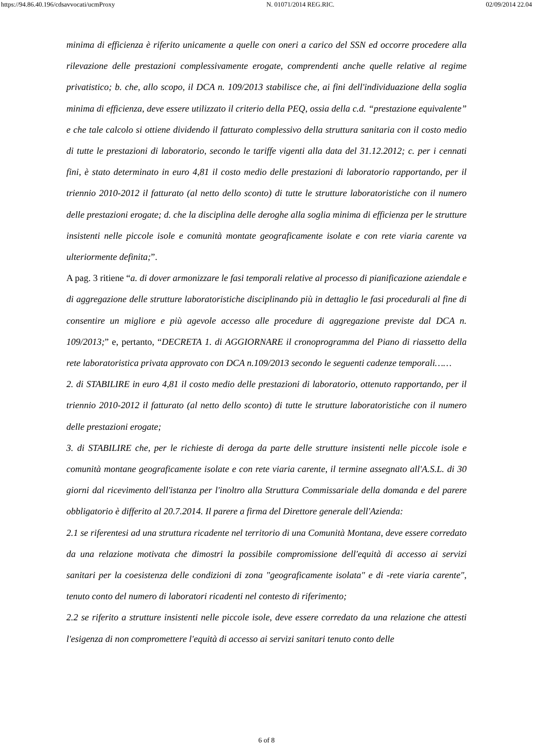https://94.86.40.196/cdsavvocati/ucmProxy N. 01071/2014 REG.RIC. 02/09/2014 22.04
minima di efficienza è riferito unicamente a quelle con oneri a carico del SSN ed occorre procedere alla rilevazione delle prestazioni complessivamente erogate, comprendenti anche quelle relative al regime privatistico; b. che, allo scopo, il DCA n. 109/2013 stabilisce che, ai fini dell'individuazione della soglia minima di efficienza, deve essere utilizzato il criterio della PEQ, ossia della c.d. “prestazione equivalente” e che tale calcolo si ottiene dividendo il fatturato complessivo della struttura sanitaria con il costo medio di tutte le prestazioni di laboratorio, secondo le tariffe vigenti alla data del 31.12.2012; c. per i cennati fini, è stato determinato in euro 4,81 il costo medio delle prestazioni di laboratorio rapportando, per il triennio 2010-2012 il fatturato (al netto dello sconto) di tutte le strutture laboratoristiche con il numero delle prestazioni erogate; d. che la disciplina delle deroghe alla soglia minima di efficienza per le strutture insistenti nelle piccole isole e comunità montate geograficamente isolate e con rete viaria carente va ulteriormente definita;”.
A pag. 3 ritiene “a. di dover armonizzare le fasi temporali relative al processo di pianificazione aziendale e di aggregazione delle strutture laboratoristiche disciplinando più in dettaglio le fasi procedurali al fine di consentire un migliore e più agevole accesso alle procedure di aggregazione previste dal DCA n. 109/2013;” e, pertanto, “DECRETA 1. di AGGIORNARE il cronoprogramma del Piano di riassetto della rete laboratoristica privata approvato con DCA n.109/2013 secondo le seguenti cadenze temporali……
2. di STABILIRE in euro 4,81 il costo medio delle prestazioni di laboratorio, ottenuto rapportando, per il triennio 2010-2012 il fatturato (al netto dello sconto) di tutte le strutture laboratoristiche con il numero delle prestazioni erogate;
3. di STABILIRE che, per le richieste di deroga da parte delle strutture insistenti nelle piccole isole e comunità montane geograficamente isolate e con rete viaria carente, il termine assegnato all'A.S.L. di 30 giorni dal ricevimento dell'istanza per l'inoltro alla Struttura Commissariale della domanda e del parere obbligatorio è differito al 20.7.2014. Il parere a firma del Direttore generale dell'Azienda:
2.1 se riferentesi ad una struttura ricadente nel territorio di una Comunità Montana, deve essere corredato da una relazione motivata che dimostri la possibile compromissione dell'equità di accesso ai servizi sanitari per la coesistenza delle condizioni di zona "geograficamente isolata" e di -rete viaria carente", tenuto conto del numero di laboratori ricadenti nel contesto di riferimento;
2.2 se riferito a strutture insistenti nelle piccole isole, deve essere corredato da una relazione che attesti l'esigenza di non compromettere l'equità di accesso ai servizi sanitari tenuto conto delle
6 of 8